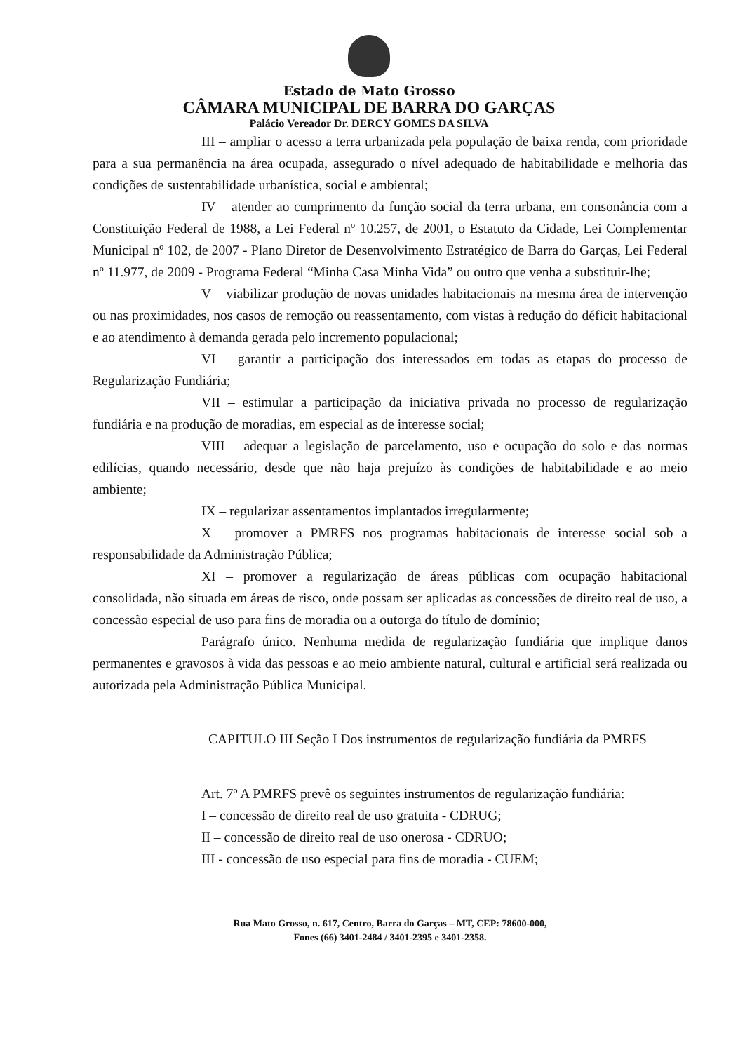Estado de Mato Grosso
CÂMARA MUNICIPAL DE BARRA DO GARÇAS
Palácio Vereador Dr. DERCY GOMES DA SILVA
III – ampliar o acesso a terra urbanizada pela população de baixa renda, com prioridade para a sua permanência na área ocupada, assegurado o nível adequado de habitabilidade e melhoria das condições de sustentabilidade urbanística, social e ambiental;
IV – atender ao cumprimento da função social da terra urbana, em consonância com a Constituição Federal de 1988, a Lei Federal nº 10.257, de 2001, o Estatuto da Cidade, Lei Complementar Municipal nº 102, de 2007 - Plano Diretor de Desenvolvimento Estratégico de Barra do Garças, Lei Federal nº 11.977, de 2009 - Programa Federal “Minha Casa Minha Vida” ou outro que venha a substituir-lhe;
V – viabilizar produção de novas unidades habitacionais na mesma área de intervenção ou nas proximidades, nos casos de remoção ou reassentamento, com vistas à redução do déficit habitacional e ao atendimento à demanda gerada pelo incremento populacional;
VI – garantir a participação dos interessados em todas as etapas do processo de Regularização Fundiária;
VII – estimular a participação da iniciativa privada no processo de regularização fundiária e na produção de moradias, em especial as de interesse social;
VIII – adequar a legislação de parcelamento, uso e ocupação do solo e das normas edilícias, quando necessário, desde que não haja prejuízo às condições de habitabilidade e ao meio ambiente;
IX – regularizar assentamentos implantados irregularmente;
X – promover a PMRFS nos programas habitacionais de interesse social sob a responsabilidade da Administração Pública;
XI – promover a regularização de áreas públicas com ocupação habitacional consolidada, não situada em áreas de risco, onde possam ser aplicadas as concessões de direito real de uso, a concessão especial de uso para fins de moradia ou a outorga do título de domínio;
Parágrafo único. Nenhuma medida de regularização fundiária que implique danos permanentes e gravosos à vida das pessoas e ao meio ambiente natural, cultural e artificial será realizada ou autorizada pela Administração Pública Municipal.
CAPITULO III Seção I Dos instrumentos de regularização fundiária da PMRFS
Art. 7º A PMRFS prevê os seguintes instrumentos de regularização fundiária:
I – concessão de direito real de uso gratuita - CDRUG;
II – concessão de direito real de uso onerosa - CDRUO;
III - concessão de uso especial para fins de moradia - CUEM;
Rua Mato Grosso, n. 617, Centro, Barra do Garças – MT, CEP: 78600-000,
Fones (66) 3401-2484 / 3401-2395 e 3401-2358.